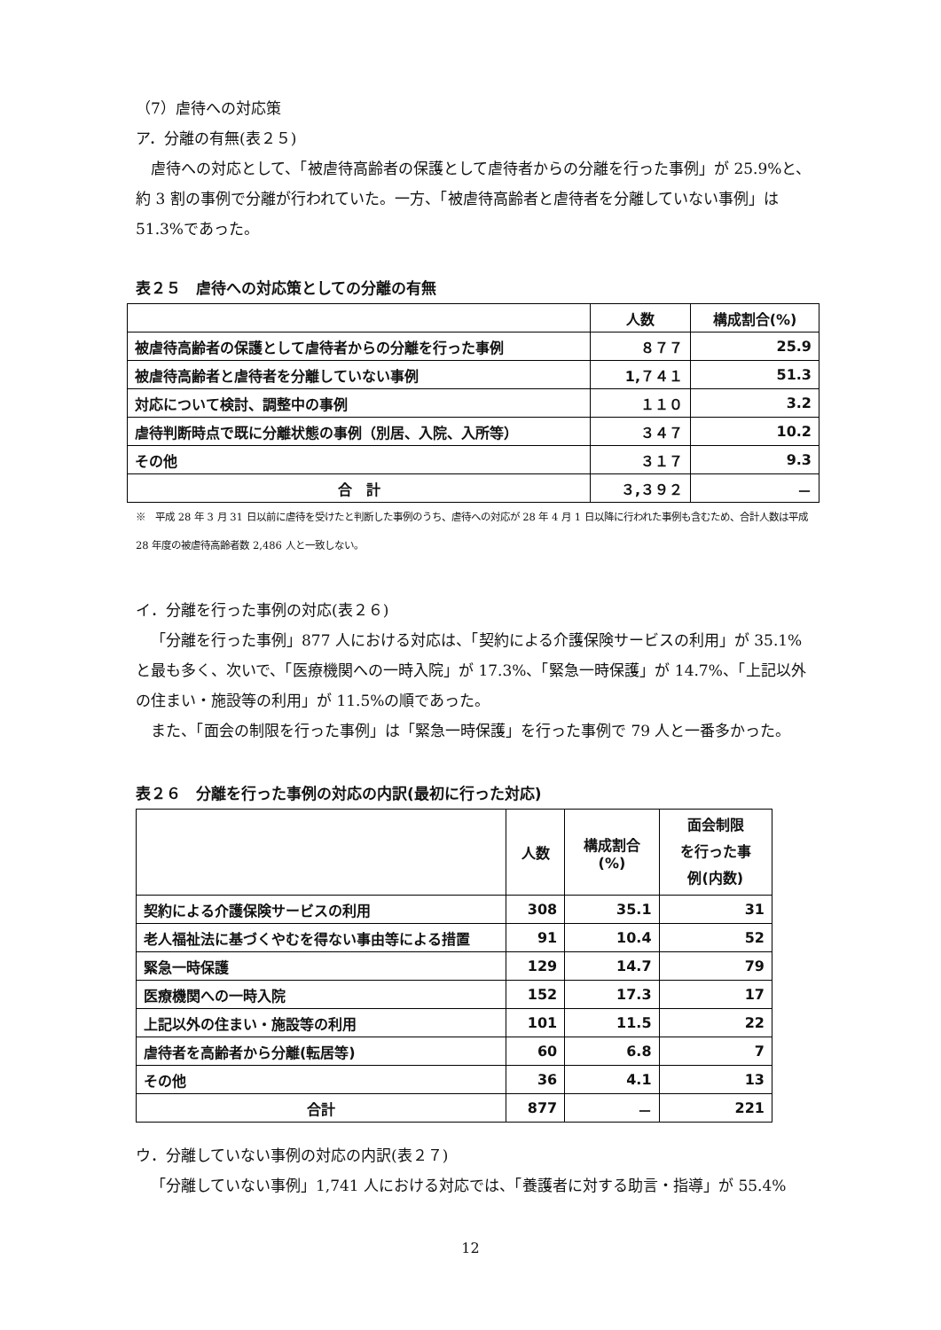（7）虐待への対応策
ア．分離の有無(表２５)
虐待への対応として、「被虐待高齢者の保護として虐待者からの分離を行った事例」が 25.9%と、約 3 割の事例で分離が行われていた。一方、「被虐待高齢者と虐待者を分離していない事例」は 51.3%であった。
表２５　虐待への対応策としての分離の有無
| | 人数 | 構成割合(%) |
| --- | --- | --- |
| 被虐待高齢者の保護として虐待者からの分離を行った事例 | ８７７ | 25.9 |
| 被虐待高齢者と虐待者を分離していない事例 | 1,７４１ | 51.3 |
| 対応について検討、調整中の事例 | １１０ | 3.2 |
| 虐待判断時点で既に分離状態の事例（別居、入院、入所等） | ３４７ | 10.2 |
| その他 | ３１７ | 9.3 |
| 合 計 | ３,３９２ | － |
※　平成 28 年 3 月 31 日以前に虐待を受けたと判断した事例のうち、虐待への対応が 28 年 4 月 1 日以降に行われた事例も含むため、合計人数は平成 28 年度の被虐待高齢者数 2,486 人と一致しない。
イ．分離を行った事例の対応(表２６)
「分離を行った事例」877 人における対応は、「契約による介護保険サービスの利用」が 35.1%と最も多く、次いで、「医療機関への一時入院」が 17.3%、「緊急一時保護」が 14.7%、「上記以外の住まい・施設等の利用」が 11.5%の順であった。
また、「面会の制限を行った事例」は「緊急一時保護」を行った事例で 79 人と一番多かった。
表２６　分離を行った事例の対応の内訳(最初に行った対応)
| | 人数 | 構成割合 (%) | 面会制限 を行った事 例(内数) |
| --- | --- | --- | --- |
| 契約による介護保険サービスの利用 | 308 | 35.1 | 31 |
| 老人福祉法に基づくやむを得ない事由等による措置 | 91 | 10.4 | 52 |
| 緊急一時保護 | 129 | 14.7 | 79 |
| 医療機関への一時入院 | 152 | 17.3 | 17 |
| 上記以外の住まい・施設等の利用 | 101 | 11.5 | 22 |
| 虐待者を高齢者から分離(転居等) | 60 | 6.8 | 7 |
| その他 | 36 | 4.1 | 13 |
| 合計 | 877 | － | 221 |
ウ．分離していない事例の対応の内訳(表２７)
「分離していない事例」1,741 人における対応では、「養護者に対する助言・指導」が 55.4%
12